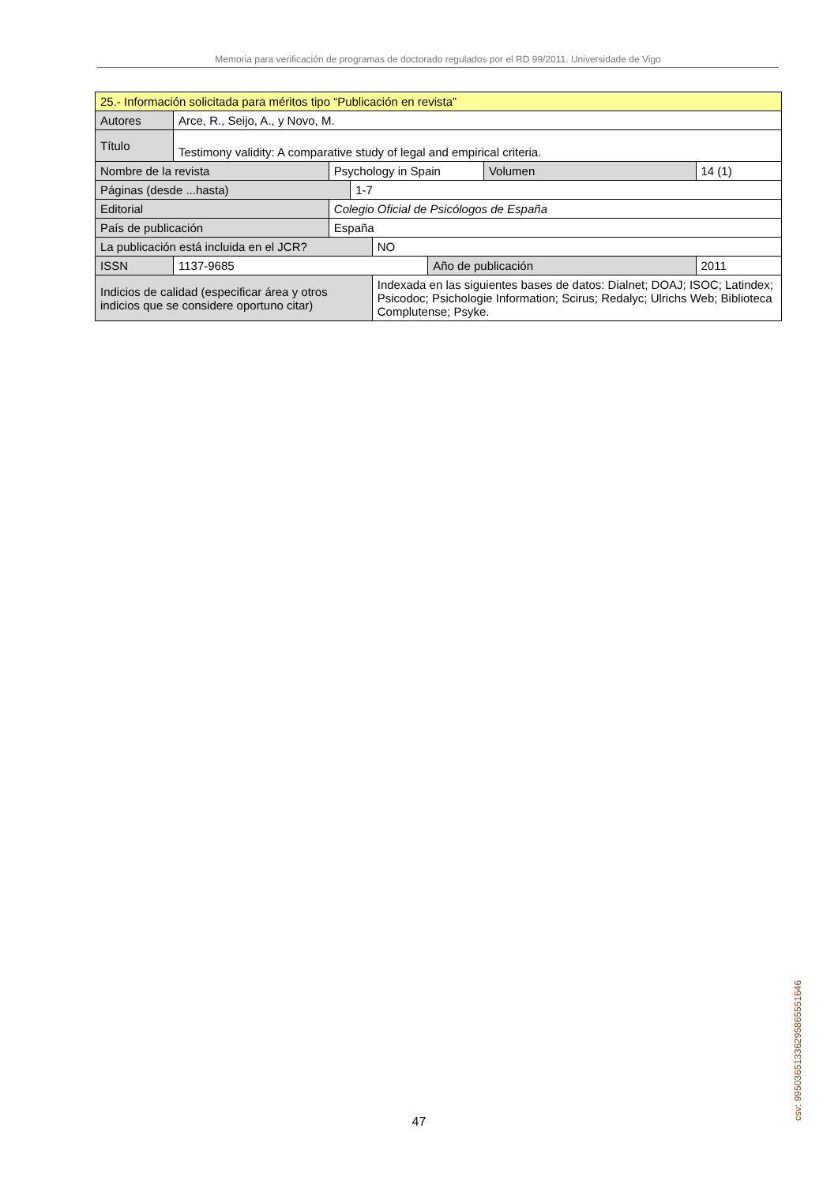Memoria para verificación de programas de doctorado regulados por el RD 99/2011. Universidade de Vigo
| 25.- Información solicitada para méritos tipo “Publicación en revista” | | | | | | | |
| Autores | Arce, R., Seijo, A., y Novo, M. | | | | | | |
| Título | Testimony validity: A comparative study of legal and empirical criteria. | | | | | | |
| Nombre de la revista | | Psychology in Spain | | | | Volumen | 14 (1) |
| Páginas (desde ...hasta) | | | 1-7 | | | | |
| Editorial | | Colegio Oficial de Psicólogos de España | | | | | |
| País de publicación | | España | | | | | |
| La publicación está incluida en el JCR? | | | | NO | | | |
| ISSN | 1137-9685 | | | | Año de publicación | | 2011 |
| Indicios de calidad (especificar área y otros indicios que se considere oportuno citar) | | | | Indexada en las siguientes bases de datos: Dialnet; DOAJ; ISOC; Latindex; Psicodoc; Psichologie Information; Scirus; Redalyc; Ulrichs Web; Biblioteca Complutense; Psyke. | | | |
47 csv: 99503651336295865551646